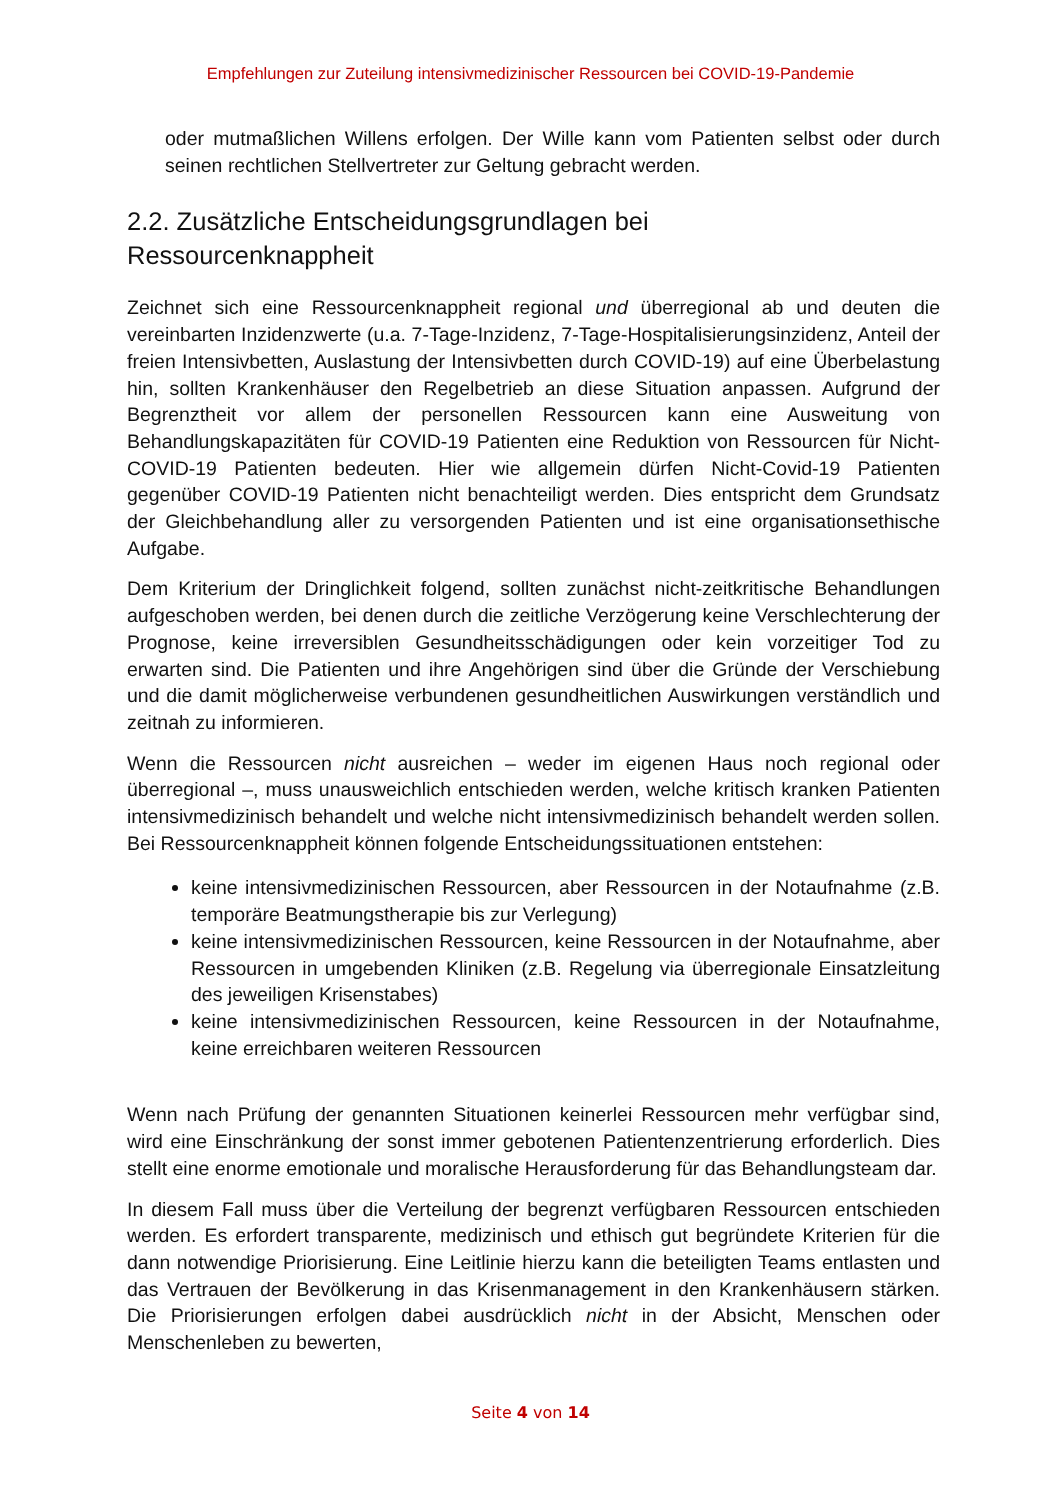Empfehlungen zur Zuteilung intensivmedizinischer Ressourcen bei COVID-19-Pandemie
oder mutmaßlichen Willens erfolgen. Der Wille kann vom Patienten selbst oder durch seinen rechtlichen Stellvertreter zur Geltung gebracht werden.
2.2. Zusätzliche Entscheidungsgrundlagen bei
Ressourcenknappheit
Zeichnet sich eine Ressourcenknappheit regional und überregional ab und deuten die vereinbarten Inzidenzwerte (u.a. 7-Tage-Inzidenz, 7-Tage-Hospitalisierungsinzidenz, Anteil der freien Intensivbetten, Auslastung der Intensivbetten durch COVID-19) auf eine Überbelastung hin, sollten Krankenhäuser den Regelbetrieb an diese Situation anpassen. Aufgrund der Begrenztheit vor allem der personellen Ressourcen kann eine Ausweitung von Behandlungskapazitäten für COVID-19 Patienten eine Reduktion von Ressourcen für Nicht-COVID-19 Patienten bedeuten. Hier wie allgemein dürfen Nicht-Covid-19 Patienten gegenüber COVID-19 Patienten nicht benachteiligt werden. Dies entspricht dem Grundsatz der Gleichbehandlung aller zu versorgenden Patienten und ist eine organisationsethische Aufgabe.
Dem Kriterium der Dringlichkeit folgend, sollten zunächst nicht-zeitkritische Behandlungen aufgeschoben werden, bei denen durch die zeitliche Verzögerung keine Verschlechterung der Prognose, keine irreversiblen Gesundheitsschädigungen oder kein vorzeitiger Tod zu erwarten sind. Die Patienten und ihre Angehörigen sind über die Gründe der Verschiebung und die damit möglicherweise verbundenen gesundheitlichen Auswirkungen verständlich und zeitnah zu informieren.
Wenn die Ressourcen nicht ausreichen – weder im eigenen Haus noch regional oder überregional –, muss unausweichlich entschieden werden, welche kritisch kranken Patienten intensivmedizinisch behandelt und welche nicht intensivmedizinisch behandelt werden sollen. Bei Ressourcenknappheit können folgende Entscheidungssituationen entstehen:
keine intensivmedizinischen Ressourcen, aber Ressourcen in der Notaufnahme (z.B. temporäre Beatmungstherapie bis zur Verlegung)
keine intensivmedizinischen Ressourcen, keine Ressourcen in der Notaufnahme, aber Ressourcen in umgebenden Kliniken (z.B. Regelung via überregionale Einsatzleitung des jeweiligen Krisenstabes)
keine intensivmedizinischen Ressourcen, keine Ressourcen in der Notaufnahme, keine erreichbaren weiteren Ressourcen
Wenn nach Prüfung der genannten Situationen keinerlei Ressourcen mehr verfügbar sind, wird eine Einschränkung der sonst immer gebotenen Patientenzentrierung erforderlich. Dies stellt eine enorme emotionale und moralische Herausforderung für das Behandlungsteam dar.
In diesem Fall muss über die Verteilung der begrenzt verfügbaren Ressourcen entschieden werden. Es erfordert transparente, medizinisch und ethisch gut begründete Kriterien für die dann notwendige Priorisierung. Eine Leitlinie hierzu kann die beteiligten Teams entlasten und das Vertrauen der Bevölkerung in das Krisenmanagement in den Krankenhäusern stärken. Die Priorisierungen erfolgen dabei ausdrücklich nicht in der Absicht, Menschen oder Menschenleben zu bewerten,
Seite 4 von 14